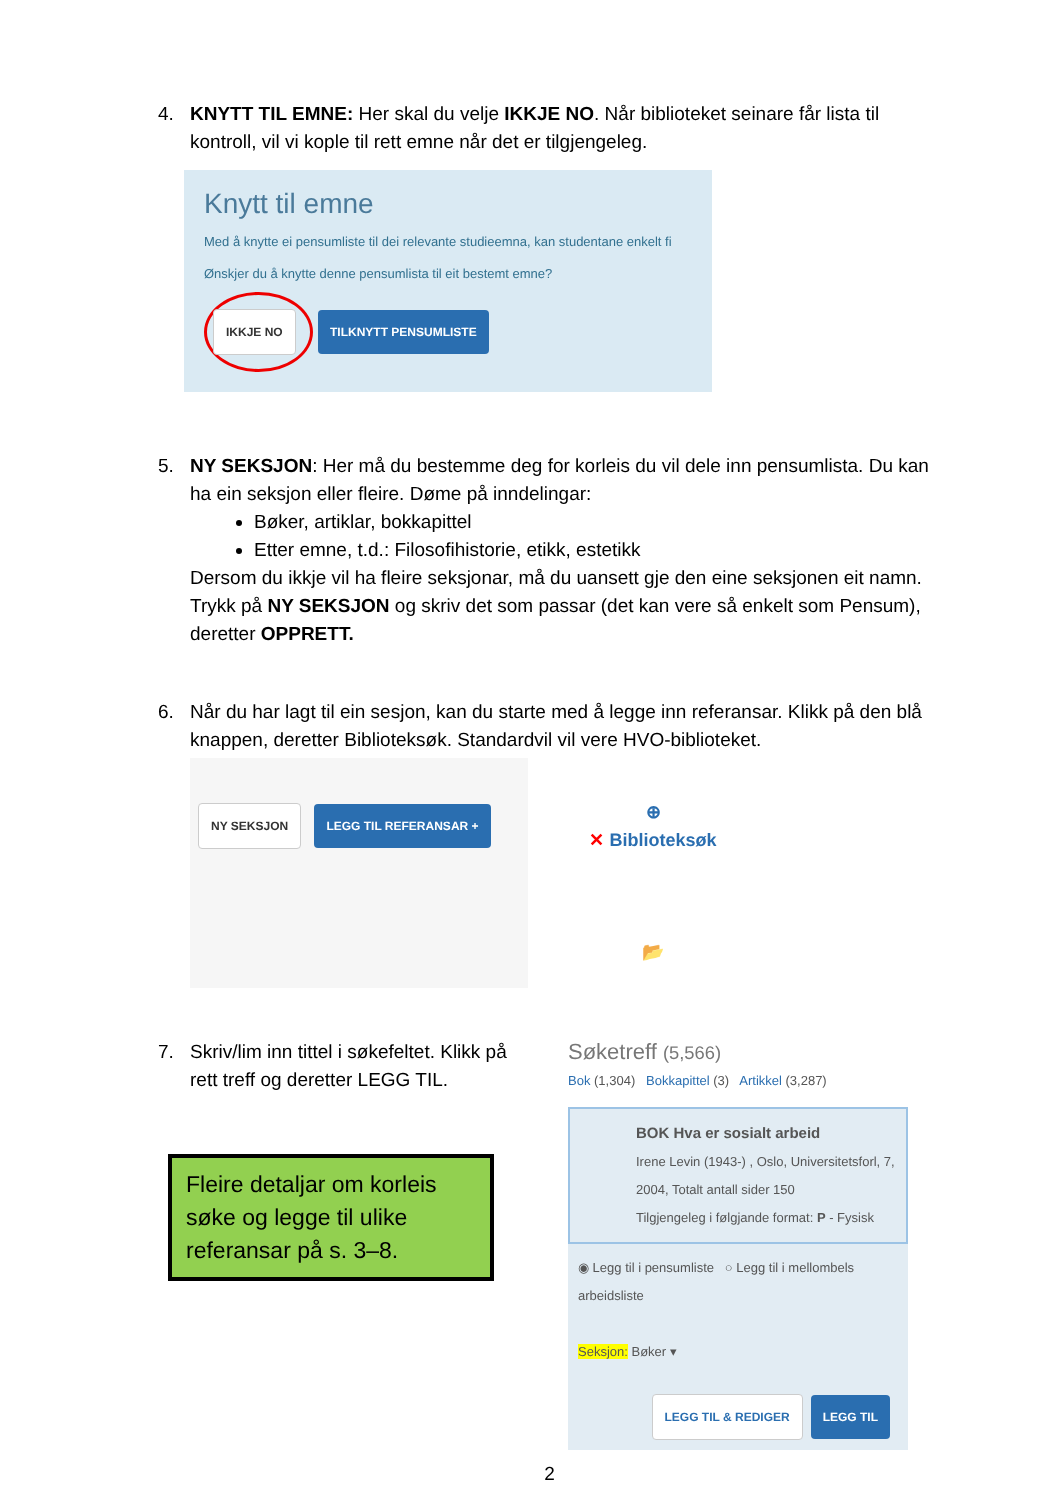4. KNYTT TIL EMNE: Her skal du velje IKKJE NO. Når biblioteket seinare får lista til kontroll, vil vi kople til rett emne når det er tilgjengeleg.
Knytt til emne
Med å knytte ei pensumliste til dei relevante studieemna, kan studentane enkelt fi
Ønskjer du å knytte denne pensumlista til eit bestemt emne?
IKKJE NO TILKNYTT PENSUMLISTE
5. NY SEKSJON: Her må du bestemme deg for korleis du vil dele inn pensumlista. Du kan ha ein seksjon eller fleire. Døme på inndelingar:
Bøker, artiklar, bokkapittel
Etter emne, t.d.: Filosofihistorie, etikk, estetikk
Dersom du ikkje vil ha fleire seksjonar, må du uansett gje den eine seksjonen eit namn. Trykk på NY SEKSJON og skriv det som passar (det kan vere så enkelt som Pensum), deretter OPPRETT.
6. Når du har lagt til ein sesjon, kan du starte med å legge inn referansar. Klikk på den blå knappen, deretter Biblioteksøk. Standardvil vil vere HVO-biblioteket.
NY SEKSJON LEGG TIL REFERANSAR +
⊕
✕ Biblioteksøk
📂
7. Skriv/lim inn tittel i søkefeltet. Klikk på rett treff og deretter LEGG TIL.
Fleire detaljar om korleis søke og legge til ulike referansar på s. 3–8.
Søketreff (5,566)
Bok (1,304) Bokkapittel (3) Artikkel (3,287)
BOK Hva er sosialt arbeid
Irene Levin (1943-) , Oslo, Universitetsforl, 7, 2004, Totalt antall sider 150
Tilgjengeleg i følgjande format: P - Fysisk
◉ Legg til i pensumliste ○ Legg til i mellombels arbeidsliste
Seksjon: Bøker ▾
LEGG TIL & REDIGER LEGG TIL
2